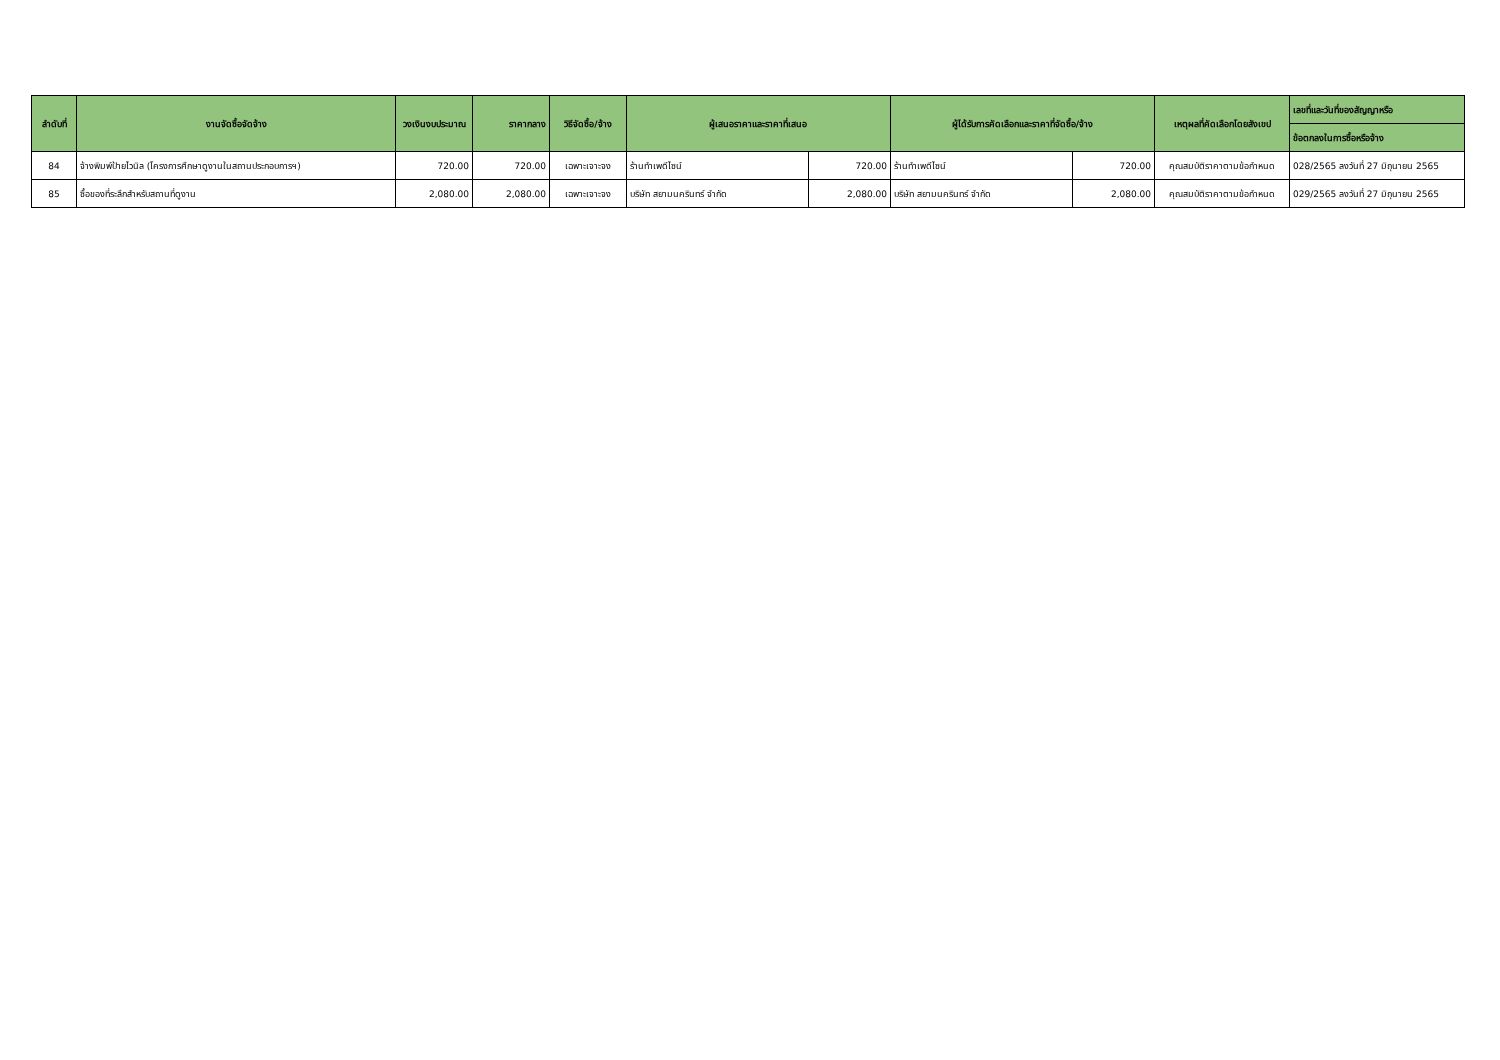| ลำดับที่ | งานจัดซื้อจัดจ้าง | วงเงินงบประมาณ | ราคากลาง | วิธีจัดซื้อ/จ้าง | ผู้เสนอราคาและราคาที่เสนอ | | ผู้ได้รับการคัดเลือกและราคาที่จัดซื้อ/จ้าง | | เหตุผลที่คัดเลือกโดยสังเขป | เลขที่และวันที่ของสัญญาหรือ |
| --- | --- | --- | --- | --- | --- | --- | --- | --- | --- | --- |
| | | | | | | | | | | ข้อตกลงในการซื้อหรือจ้าง |
| 84 | จ้างพิมพ์ป้ายไวนิล (โครงการศึกษาดูงานในสถานประกอบการฯ) | 720.00 | 720.00 | เฉพาะเจาะจง | ร้านทำเพดีไซน์ | 720.00 | ร้านทำเพดีไซน์ | 720.00 | คุณสมบัติราคาตามข้อกำหนด | 028/2565 ลงวันที่ 27 มิถุนายน 2565 |
| 85 | ซื้อของที่ระลึกสำหรับสถานที่ดูงาน | 2,080.00 | 2,080.00 | เฉพาะเจาะจง | บริษัท สยามนครินทร์ จำกัด | 2,080.00 | บริษัท สยามนครินทร์ จำกัด | 2,080.00 | คุณสมบัติราคาตามข้อกำหนด | 029/2565 ลงวันที่ 27 มิถุนายน 2565 |